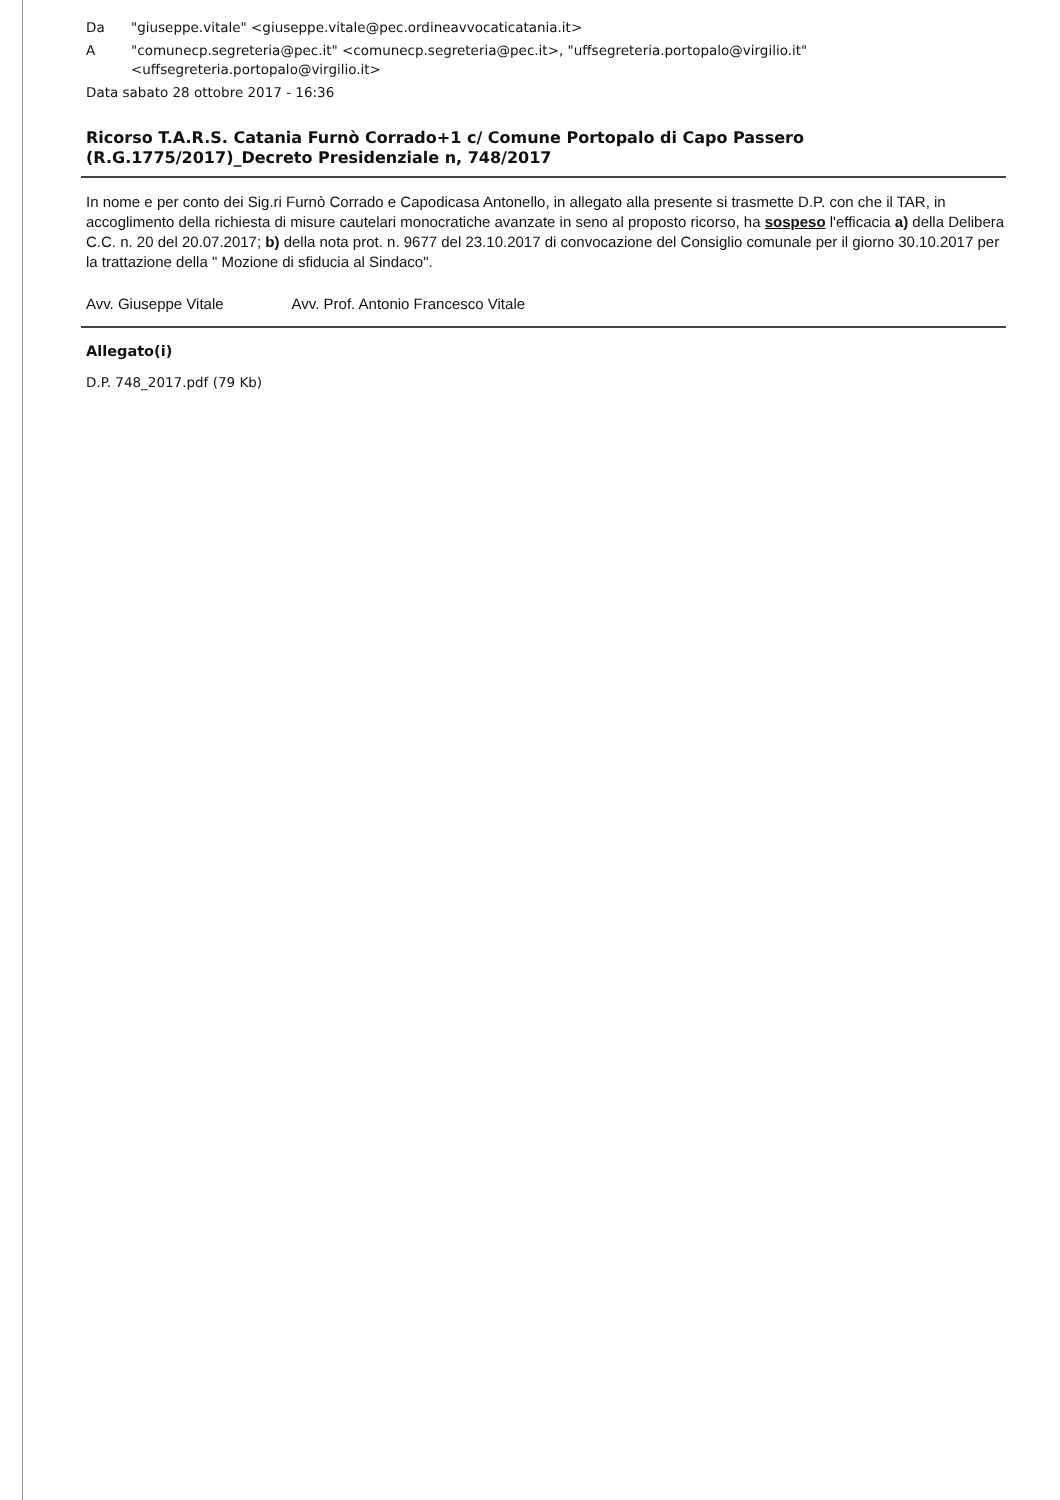Da "giuseppe.vitale" <giuseppe.vitale@pec.ordineavvocaticatania.it>
A "comunecp.segreteria@pec.it" <comunecp.segreteria@pec.it>, "uffsegreteria.portopalo@virgilio.it" <uffsegreteria.portopalo@virgilio.it>
Data sabato 28 ottobre 2017 - 16:36
Ricorso T.A.R.S. Catania Furnò Corrado+1 c/ Comune Portopalo di Capo Passero (R.G.1775/2017)_Decreto Presidenziale n, 748/2017
In nome e per conto dei Sig.ri Furnò Corrado e Capodicasa Antonello, in allegato alla presente si trasmette D.P. con che il TAR, in accoglimento della richiesta di misure cautelari monocratiche avanzate in seno al proposto ricorso, ha sospeso l'efficacia a) della Delibera C.C. n. 20 del 20.07.2017; b) della nota prot. n. 9677 del 23.10.2017 di convocazione del Consiglio comunale per il giorno 30.10.2017 per la trattazione della " Mozione di sfiducia al Sindaco".
Avv. Giuseppe Vitale Avv. Prof. Antonio Francesco Vitale
Allegato(i)
D.P. 748_2017.pdf (79 Kb)